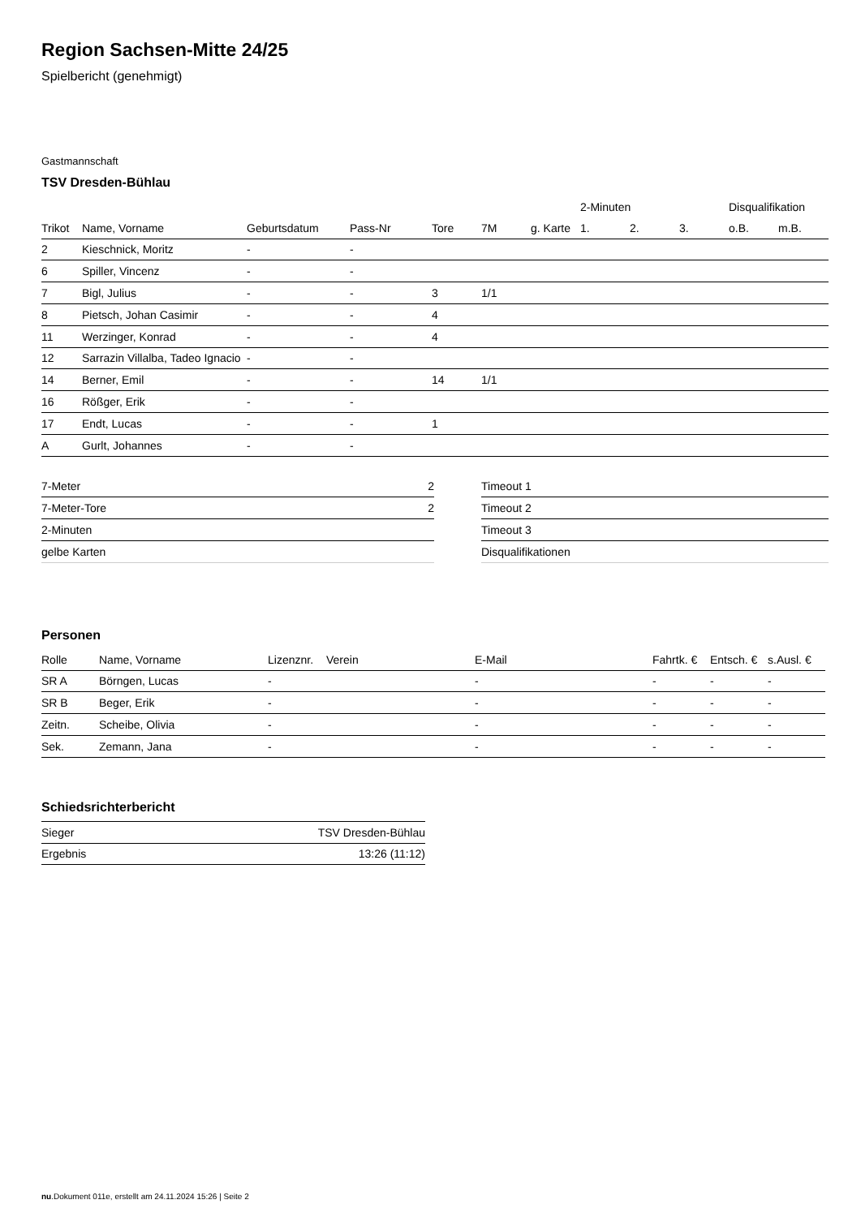Region Sachsen-Mitte 24/25
Spielbericht (genehmigt)
Gastmannschaft
TSV Dresden-Bühlau
| | | | | | | | 2-Minuten | | | Disqualifikation | |
| --- | --- | --- | --- | --- | --- | --- | --- | --- | --- | --- | --- |
| Trikot | Name, Vorname | Geburtsdatum | Pass-Nr | Tore | 7M | g. Karte | 1. | 2. | 3. | o.B. | m.B. |
| 2 | Kieschnick, Moritz | - | - | | | | | | | | |
| 6 | Spiller, Vincenz | - | - | | | | | | | | |
| 7 | Bigl, Julius | - | - | 3 | 1/1 | | | | | | |
| 8 | Pietsch, Johan Casimir | - | - | 4 | | | | | | | |
| 11 | Werzinger, Konrad | - | - | 4 | | | | | | | |
| 12 | Sarrazin Villalba, Tadeo Ignacio | - | - | | | | | | | | |
| 14 | Berner, Emil | - | - | 14 | 1/1 | | | | | | |
| 16 | Rößger, Erik | - | - | | | | | | | | |
| 17 | Endt, Lucas | - | - | 1 | | | | | | | |
| A | Gurlt, Johannes | - | - | | | | | | | | |
| 7-Meter | 2 |
| 7-Meter-Tore | 2 |
| 2-Minuten | |
| gelbe Karten | |
| Timeout 1 |
| Timeout 2 |
| Timeout 3 |
| Disqualifikationen |
Personen
| Rolle | Name, Vorname | Lizenznr. | Verein | E-Mail | Fahrtk. € | Entsch. € | s.Ausl. € |
| --- | --- | --- | --- | --- | --- | --- | --- |
| SR A | Börngen, Lucas | - | | - | - | - | - |
| SR B | Beger, Erik | - | | - | - | - | - |
| Zeitn. | Scheibe, Olivia | - | | - | - | - | - |
| Sek. | Zemann, Jana | - | | - | - | - | - |
Schiedsrichterbericht
| Sieger | TSV Dresden-Bühlau |
| Ergebnis | 13:26 (11:12) |
nu.Dokument 011e, erstellt am 24.11.2024 15:26 | Seite 2